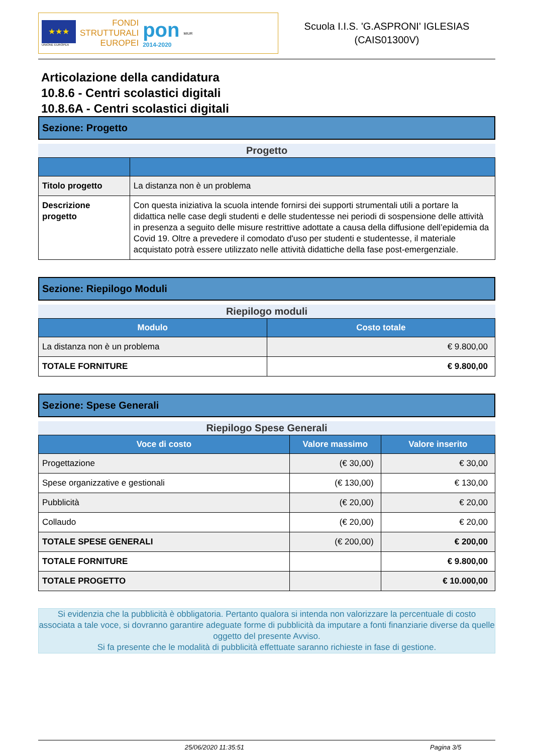★★★
UNIONE EUROPEA
FONDI
STRUTTURALI
EUROPEI
pon
2014-2020
MIUR
Scuola I.I.S. 'G.ASPRONI' IGLESIAS
(CAIS01300V)
Articolazione della candidatura
10.8.6 - Centri scolastici digitali
10.8.6A - Centri scolastici digitali
Sezione: Progetto
Progetto
| Titolo progetto | La distanza non è un problema |
| Descrizione progetto | Con questa iniziativa la scuola intende fornirsi dei supporti strumentali utili a portare la didattica nelle case degli studenti e delle studentesse nei periodi di sospensione delle attività in presenza a seguito delle misure restrittive adottate a causa della diffusione dell’epidemia da Covid 19. Oltre a prevedere il comodato d'uso per studenti e studentesse, il materiale acquistato potrà essere utilizzato nelle attività didattiche della fase post-emergenziale. |
Sezione: Riepilogo Moduli
Riepilogo moduli
| Modulo | Costo totale |
| --- | --- |
| La distanza non è un problema | € 9.800,00 |
| TOTALE FORNITURE | € 9.800,00 |
Sezione: Spese Generali
Riepilogo Spese Generali
| Voce di costo | Valore massimo | Valore inserito |
| --- | --- | --- |
| Progettazione | (€ 30,00) | € 30,00 |
| Spese organizzative e gestionali | (€ 130,00) | € 130,00 |
| Pubblicità | (€ 20,00) | € 20,00 |
| Collaudo | (€ 20,00) | € 20,00 |
| TOTALE SPESE GENERALI | (€ 200,00) | € 200,00 |
| TOTALE FORNITURE | | € 9.800,00 |
| TOTALE PROGETTO | | € 10.000,00 |
Si evidenzia che la pubblicità è obbligatoria. Pertanto qualora si intenda non valorizzare la percentuale di costo associata a tale voce, si dovranno garantire adeguate forme di pubblicità da imputare a fonti finanziarie diverse da quelle oggetto del presente Avviso.
Si fa presente che le modalità di pubblicità effettuate saranno richieste in fase di gestione.
25/06/2020 11:35:51 Pagina 3/5